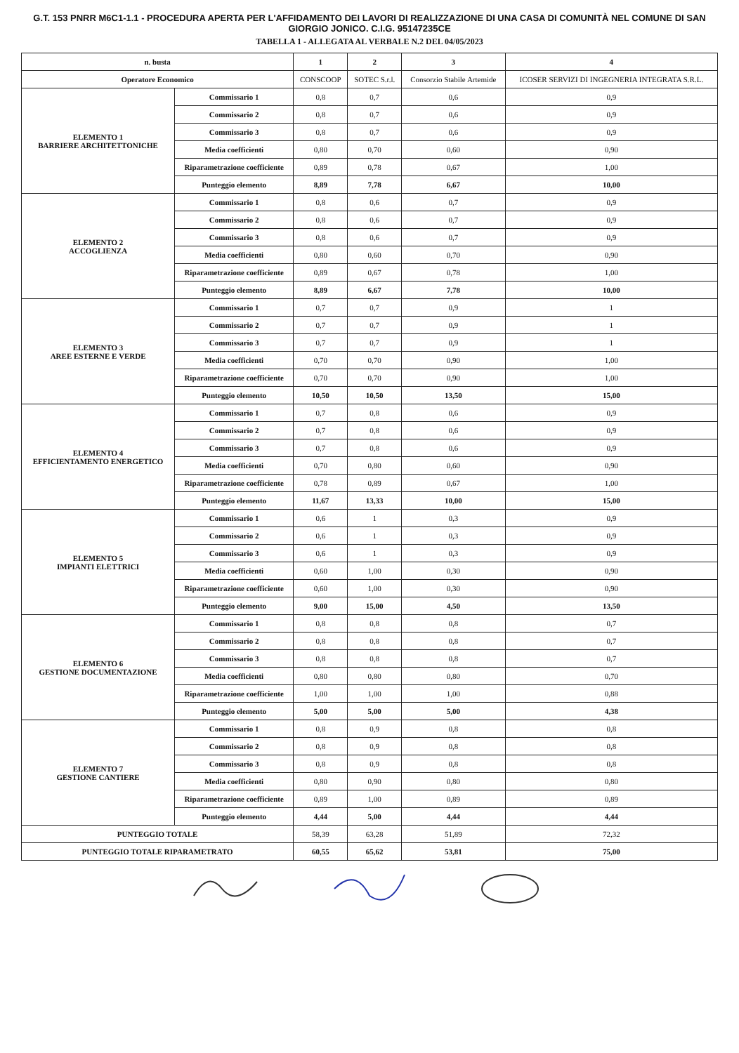G.T. 153 PNRR M6C1-1.1 - PROCEDURA APERTA PER L'AFFIDAMENTO DEI LAVORI DI REALIZZAZIONE DI UNA CASA DI COMUNITÀ NEL COMUNE DI SAN GIORGIO JONICO. C.I.G. 95147235CE
TABELLA 1 - ALLEGATA AL VERBALE N.2 DEL 04/05/2023
| n. busta | | 1 | 2 | 3 | 4 |
| --- | --- | --- | --- | --- | --- |
| Operatore Economico | | CONSCOOP | SOTEC S.r.l. | Consorzio Stabile Artemide | ICOSER SERVIZI DI INGEGNERIA INTEGRATA S.R.L. |
| ELEMENTO 1 BARRIERE ARCHITETTONICHE | Commissario 1 | 0,8 | 0,7 | 0,6 | 0,9 |
| | Commissario 2 | 0,8 | 0,7 | 0,6 | 0,9 |
| | Commissario 3 | 0,8 | 0,7 | 0,6 | 0,9 |
| | Media coefficienti | 0,80 | 0,70 | 0,60 | 0,90 |
| | Riparametrazione coefficiente | 0,89 | 0,78 | 0,67 | 1,00 |
| | Punteggio elemento | 8,89 | 7,78 | 6,67 | 10,00 |
| ELEMENTO 2 ACCOGLIENZA | Commissario 1 | 0,8 | 0,6 | 0,7 | 0,9 |
| | Commissario 2 | 0,8 | 0,6 | 0,7 | 0,9 |
| | Commissario 3 | 0,8 | 0,6 | 0,7 | 0,9 |
| | Media coefficienti | 0,80 | 0,60 | 0,70 | 0,90 |
| | Riparametrazione coefficiente | 0,89 | 0,67 | 0,78 | 1,00 |
| | Punteggio elemento | 8,89 | 6,67 | 7,78 | 10,00 |
| ELEMENTO 3 AREE ESTERNE E VERDE | Commissario 1 | 0,7 | 0,7 | 0,9 | 1 |
| | Commissario 2 | 0,7 | 0,7 | 0,9 | 1 |
| | Commissario 3 | 0,7 | 0,7 | 0,9 | 1 |
| | Media coefficienti | 0,70 | 0,70 | 0,90 | 1,00 |
| | Riparametrazione coefficiente | 0,70 | 0,70 | 0,90 | 1,00 |
| | Punteggio elemento | 10,50 | 10,50 | 13,50 | 15,00 |
| ELEMENTO 4 EFFICIENTAMENTO ENERGETICO | Commissario 1 | 0,7 | 0,8 | 0,6 | 0,9 |
| | Commissario 2 | 0,7 | 0,8 | 0,6 | 0,9 |
| | Commissario 3 | 0,7 | 0,8 | 0,6 | 0,9 |
| | Media coefficienti | 0,70 | 0,80 | 0,60 | 0,90 |
| | Riparametrazione coefficiente | 0,78 | 0,89 | 0,67 | 1,00 |
| | Punteggio elemento | 11,67 | 13,33 | 10,00 | 15,00 |
| ELEMENTO 5 IMPIANTI ELETTRICI | Commissario 1 | 0,6 | 1 | 0,3 | 0,9 |
| | Commissario 2 | 0,6 | 1 | 0,3 | 0,9 |
| | Commissario 3 | 0,6 | 1 | 0,3 | 0,9 |
| | Media coefficienti | 0,60 | 1,00 | 0,30 | 0,90 |
| | Riparametrazione coefficiente | 0,60 | 1,00 | 0,30 | 0,90 |
| | Punteggio elemento | 9,00 | 15,00 | 4,50 | 13,50 |
| ELEMENTO 6 GESTIONE DOCUMENTAZIONE | Commissario 1 | 0,8 | 0,8 | 0,8 | 0,7 |
| | Commissario 2 | 0,8 | 0,8 | 0,8 | 0,7 |
| | Commissario 3 | 0,8 | 0,8 | 0,8 | 0,7 |
| | Media coefficienti | 0,80 | 0,80 | 0,80 | 0,70 |
| | Riparametrazione coefficiente | 1,00 | 1,00 | 1,00 | 0,88 |
| | Punteggio elemento | 5,00 | 5,00 | 5,00 | 4,38 |
| ELEMENTO 7 GESTIONE CANTIERE | Commissario 1 | 0,8 | 0,9 | 0,8 | 0,8 |
| | Commissario 2 | 0,8 | 0,9 | 0,8 | 0,8 |
| | Commissario 3 | 0,8 | 0,9 | 0,8 | 0,8 |
| | Media coefficienti | 0,80 | 0,90 | 0,80 | 0,80 |
| | Riparametrazione coefficiente | 0,89 | 1,00 | 0,89 | 0,89 |
| | Punteggio elemento | 4,44 | 5,00 | 4,44 | 4,44 |
| PUNTEGGIO TOTALE | | 58,39 | 63,28 | 51,89 | 72,32 |
| PUNTEGGIO TOTALE RIPARAMETRATO | | 60,55 | 65,62 | 53,81 | 75,00 |